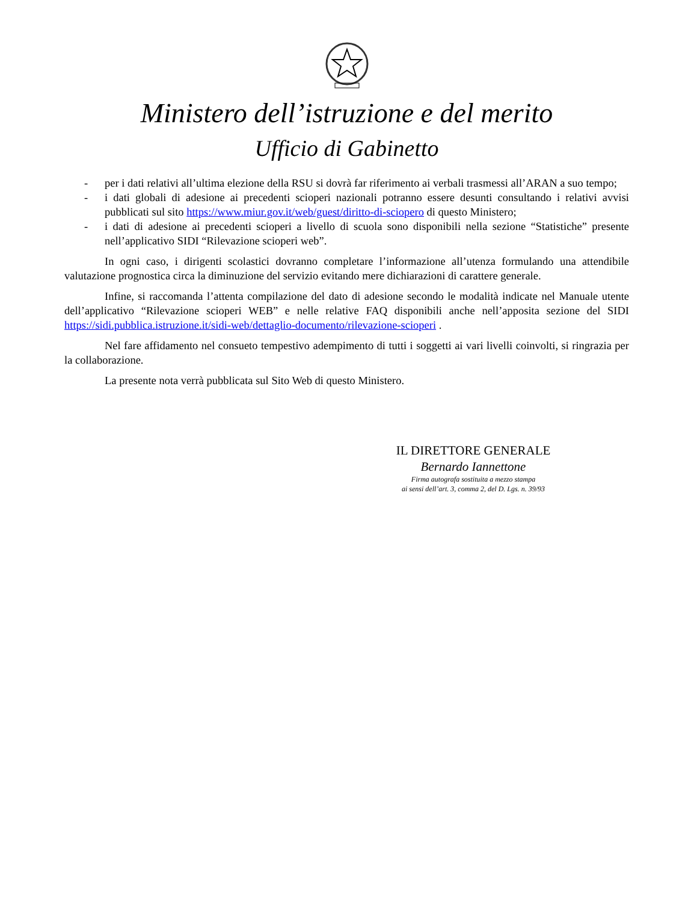Ministero dell’istruzione e del merito
Ufficio di Gabinetto
- per i dati relativi all’ultima elezione della RSU si dovrà far riferimento ai verbali trasmessi all’ARAN a suo tempo;
- i dati globali di adesione ai precedenti scioperi nazionali potranno essere desunti consultando i relativi avvisi pubblicati sul sito https://www.miur.gov.it/web/guest/diritto-di-sciopero di questo Ministero;
- i dati di adesione ai precedenti scioperi a livello di scuola sono disponibili nella sezione “Statistiche” presente nell’applicativo SIDI “Rilevazione scioperi web”.
In ogni caso, i dirigenti scolastici dovranno completare l’informazione all’utenza formulando una attendibile valutazione prognostica circa la diminuzione del servizio evitando mere dichiarazioni di carattere generale.
Infine, si raccomanda l’attenta compilazione del dato di adesione secondo le modalità indicate nel Manuale utente dell’applicativo “Rilevazione scioperi WEB” e nelle relative FAQ disponibili anche nell’apposita sezione del SIDI https://sidi.pubblica.istruzione.it/sidi-web/dettaglio-documento/rilevazione-scioperi .
Nel fare affidamento nel consueto tempestivo adempimento di tutti i soggetti ai vari livelli coinvolti, si ringrazia per la collaborazione.
La presente nota verrà pubblicata sul Sito Web di questo Ministero.
IL DIRETTORE GENERALE
Bernardo Iannettone
Firma autografa sostituita a mezzo stampa
ai sensi dell’art. 3, comma 2, del D. Lgs. n. 39/93